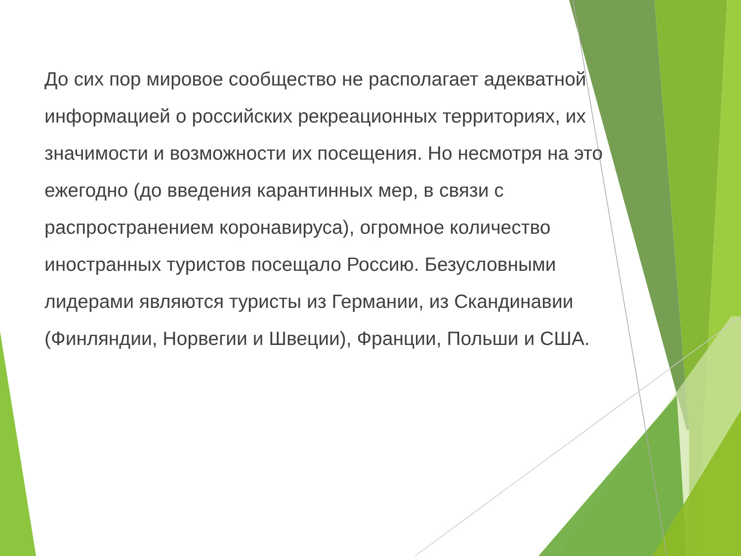До сих пор мировое сообщество не располагает адекватной информацией о российских рекреационных территориях, их значимости и возможности их посещения. Но несмотря на это ежегодно (до введения карантинных мер, в связи с распространением коронавируса), огромное количество иностранных туристов посещало Россию. Безусловными лидерами являются туристы из Германии, из Скандинавии (Финляндии, Норвегии и Швеции), Франции, Польши и США.